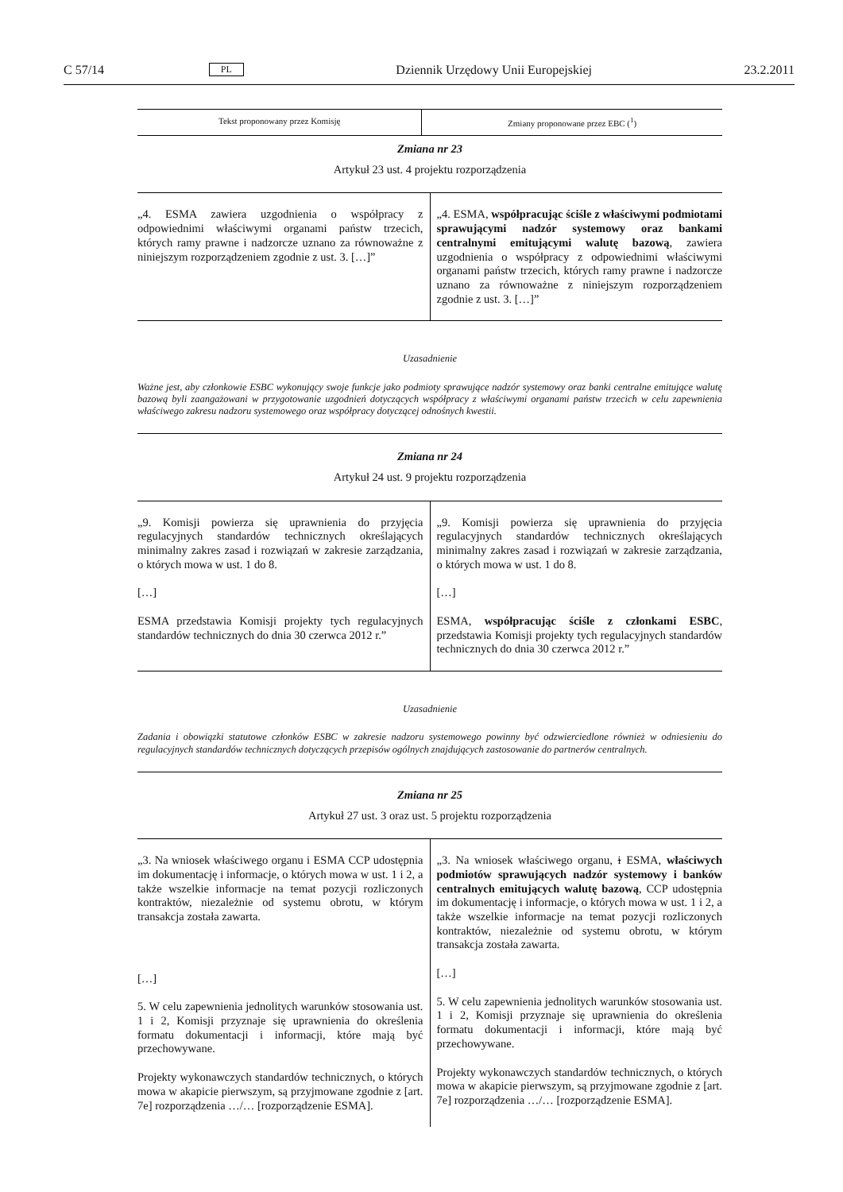C 57/14 PL Dziennik Urzędowy Unii Europejskiej 23.2.2011
| Tekst proponowany przez Komisję | Zmiany proponowane przez EBC (<sup>1</sup>) |
| --- | --- |
Zmiana nr 23
Artykuł 23 ust. 4 projektu rozporządzenia
| „4. ESMA zawiera uzgodnienia o współpracy z odpowiednimi właściwymi organami państw trzecich, których ramy prawne i nadzorcze uznano za równoważne z niniejszym rozporządzeniem zgodnie z ust. 3. […]” | „4. ESMA, współpracując ściśle z właściwymi podmiotami sprawującymi nadzór systemowy oraz bankami centralnymi emitującymi walutę bazową , zawiera uzgodnienia o współpracy z odpowiednimi właściwymi organami państw trzecich, których ramy prawne i nadzorcze uznano za równoważne z niniejszym rozporządzeniem zgodnie z ust. 3. […]” |
Uzasadnienie
Ważne jest, aby członkowie ESBC wykonujący swoje funkcje jako podmioty sprawujące nadzór systemowy oraz banki centralne emitujące walutę bazową byli zaangażowani w przygotowanie uzgodnień dotyczących współpracy z właściwymi organami państw trzecich w celu zapewnienia właściwego zakresu nadzoru systemowego oraz współpracy dotyczącej odnośnych kwestii.
Zmiana nr 24
Artykuł 24 ust. 9 projektu rozporządzenia
| „9. Komisji powierza się uprawnienia do przyjęcia regulacyjnych standardów technicznych określających minimalny zakres zasad i rozwiązań w zakresie zarządzania, o których mowa w ust. 1 do 8. […] ESMA przedstawia Komisji projekty tych regulacyjnych standardów technicznych do dnia 30 czerwca 2012 r.” | „9. Komisji powierza się uprawnienia do przyjęcia regulacyjnych standardów technicznych określających minimalny zakres zasad i rozwiązań w zakresie zarządzania, o których mowa w ust. 1 do 8. […] ESMA, współpracując ściśle z członkami ESBC , przedstawia Komisji projekty tych regulacyjnych standardów technicznych do dnia 30 czerwca 2012 r.” |
Uzasadnienie
Zadania i obowiązki statutowe członków ESBC w zakresie nadzoru systemowego powinny być odzwierciedlone również w odniesieniu do regulacyjnych standardów technicznych dotyczących przepisów ogólnych znajdujących zastosowanie do partnerów centralnych.
Zmiana nr 25
Artykuł 27 ust. 3 oraz ust. 5 projektu rozporządzenia
| „3. Na wniosek właściwego organu i ESMA CCP udostępnia im dokumentację i informacje, o których mowa w ust. 1 i 2, a także wszelkie informacje na temat pozycji rozliczonych kontraktów, niezależnie od systemu obrotu, w którym transakcja została zawarta. […] 5. W celu zapewnienia jednolitych warunków stosowania ust. 1 i 2, Komisji przyznaje się uprawnienia do określenia formatu dokumentacji i informacji, które mają być przechowywane. Projekty wykonawczych standardów technicznych, o których mowa w akapicie pierwszym, są przyjmowane zgodnie z [art. 7e] rozporządzenia …/… [rozporządzenie ESMA]. | „3. Na wniosek właściwego organu, i ESMA, właściwych podmiotów sprawujących nadzór systemowy i banków centralnych emitujących walutę bazową , CCP udostępnia im dokumentację i informacje, o których mowa w ust. 1 i 2, a także wszelkie informacje na temat pozycji rozliczonych kontraktów, niezależnie od systemu obrotu, w którym transakcja została zawarta. […] 5. W celu zapewnienia jednolitych warunków stosowania ust. 1 i 2, Komisji przyznaje się uprawnienia do określenia formatu dokumentacji i informacji, które mają być przechowywane. Projekty wykonawczych standardów technicznych, o których mowa w akapicie pierwszym, są przyjmowane zgodnie z [art. 7e] rozporządzenia …/… [rozporządzenie ESMA]. |